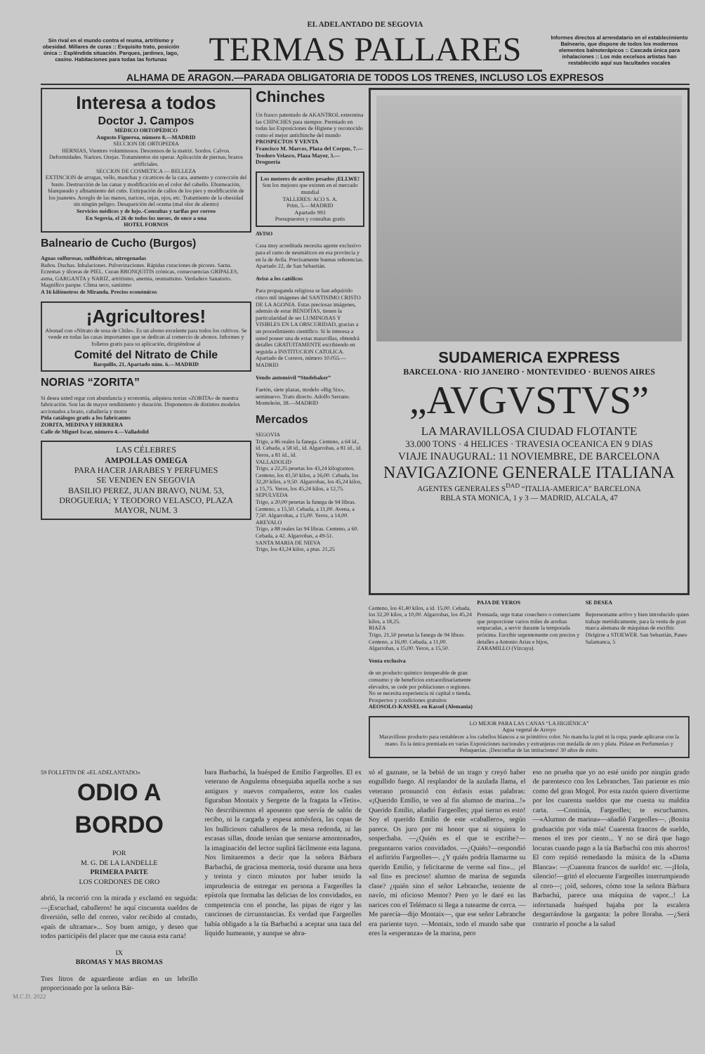EL ADELANTADO DE SEGOVIA
Sin rival en el mundo contra el reuma, artritismo y obesidad. Millares de curas :: Exquisito trato, posición única :: Espléndida situación. Parques, jardines, lago, casino. Habitaciones para todas las fortunas
TERMAS PALLARES
Informes directos al arrendatario en el establecimiento Balneario, que dispone de todos los modernos elementos balnoterápicos :: Cascada única para inhalaciones :: Los más excelsos artistas han restablecido aquí sus facultades vocales
ALHAMA DE ARAGON.—PARADA OBLIGATORIA DE TODOS LOS TRENES, INCLUSO LOS EXPRESOS
Interesa a todos
Doctor J. Campos
MÉDICO ORTOPÉDICO
Augusto Figueroa, número 8.—MADRID
SECCION DE ORTOPEDIA
HERNIAS, Vientres voluminosos. Descensos de la matriz. Sordos. Calvos. Deformidades. Narices. Orejas. Tratamientos sin operar. Aplicación de piernas, brazos artificiales.
SECCION DE COSMETICA — BELLEZA
EXTINCION de arrugas, vello, manchas y cicatrices de la cara, aumento y corrección del busto. Destrucción de las canas y modificación en el color del cabello. Eburneación, blanqueado y afinamiento del cutis. Extirpación de callos de los pies y modificación de los juanetes. Arreglo de las manos, narices, cejas, ojos, etc. Tratamiento de la obesidad sin ningún peligro. Desaparición del ocema (mal olor de aliento)
Servicios médicos y de lujo.-Consultas y tarifas por correo
En Segovia, el 26 de todos los meses, de once a una
HOTEL FORNOS
Balneario de Cucho (Burgos)
Aguas sulfurosas, sulfhídricas, nitrogenadas
Baños. Duchas. Inhalaciones. Pulverizaciones. Rápidas curaciones de picores. Sarna. Eczemas y úlceras de PIEL. Curan BRONQUITIS crónicas, consecuencias GRIPALES, asma, GARGANTA y NARIZ, artritismo, anemia, reumatismo. Verdadero Sanatorio. Magnífico parque. Clima seco, sanísimo
A 16 kilómetros de Miranda. Precios económicos
¡Agricultores!
Abonad con «Nitrato de sosa de Chile». Es un abono excelente para todos los cultivos. Se vende en todas las casas importantes que se dedican al comercio de abonos. Informes y folletos gratis para su aplicación, dirigiéndose al
Comité del Nitrato de Chile
Barquillo, 21, Apartado núm. 6.—MADRID
NORIAS “ZORITA”
Si desea usted regar con abundancia y economía, adquiera norias «ZORITA» de nuestra fabricación. Son las de mayor rendimiento y duración. Disponemos de distintos modelos accionados a brazo, caballería y motor
Pida catálogos gratis a los fabricantes
ZORITA, MEDINA Y HERRERA
Calle de Miguel Iscar, número 4.—Valladolid
LAS CÉLEBRES
AMPOLLAS OMEGA
PARA HACER JARABES Y PERFUMES
SE VENDEN EN SEGOVIA
BASILIO PEREZ, JUAN BRAVO, NUM. 53, DROGUERIA; Y TEODORO VELASCO, PLAZA MAYOR, NUM. 3
Chinches
Un frasco patentado de AKANTROL extermina las CHINCHES para siempre. Premiado en todas las Exposiciones de Higiene y reconocido como el mejor antichinche del mundo
PROSPECTOS Y VENTA
Francisco M. Marcos, Plaza del Corpus, 7.—Teodoro Velasco, Plaza Mayor, 3.—Droguería
Los motores de aceites pesados ¡ELLWE!
Son los mejores que existen en el mercado mundial
TALLERES: ACO S. A.
Prim, 5.—MADRID
Apartado 993
Presupuestos y consultas gratis
AVISO
Casa muy acreditada necesita agente exclusivo para el ramo de neumáticos en esa provincia y en la de Avila. Precisamente buenas referencias. Apartado 22, de San Sebastián.
Aviso a los católicos
Para propaganda religiosa se han adquirido cinco mil imágenes del SANTISIMO CRISTO DE LA AGONIA. Estas preciosas imágenes, además de estar BENDITAS, tienen la particularidad de ser LUMINOSAS Y VISIBLES EN LA OBSCURIDAD, gracias a un procedimiento científico. Si le interesa a usted poseer una de estas maravillas, obtendrá detalles GRATUITAMENTE escribiendo en seguida a INSTITUCION CATOLICA. Apartado de Correos, número 10.055.—MADRID
Vendo automóvil “Studebaker”
Faetón, siete plazas, modelo «Big Six», seminuevo. Trato directo. Adolfo Serrano. Monteleón, 38.—MADRID
Mercados
SEGOVIA
Trigo, a 86 reales la fanega. Centeno, a 64 íd., íd. Cebada, a 58 íd., íd. Algarrobas, a 81 íd., íd. Yeros, a 81 íd., íd.
VALLADOLID
Trigo, a 22,25 pesetas los 43,24 kilogramos. Centeno, los 41,50 kilos, a 16,00. Cebada, los 32,20 kilos, a 9,50. Algarrobas, los 45,24 kilos, a 15,75. Yeros, los 45,24 kilos, a 12,75.
SEPULVEDA
Trigo, a 20,00 pesetas la fanega de 94 libras. Centeno, a 15,50. Cebada, a 11,00. Avena, a 7,50. Algarrobas, a 15,00. Yeros, a 14,00.
AREVALO
Trigo, a 88 reales las 94 libras. Centeno, a 60. Cebada, a 42. Algarrobas, a 49-51.
SANTA MARIA DE NIEVA
Trigo, los 43,24 kilos, a ptas. 21,25
SUDAMERICA EXPRESS
BARCELONA · RIO JANEIRO · MONTEVIDEO · BUENOS AIRES
„AVGVSTVS”
LA MARAVILLOSA CIUDAD FLOTANTE
33.000 TONS · 4 HELICES · TRAVESIA OCEANICA EN 9 DIAS
VIAJE INAUGURAL: 11 NOVIEMBRE, DE BARCELONA
NAVIGAZIONE GENERALE ITALIANA
AGENTES GENERALES S<sup>DAD</sup> “ITALIA-AMERICA” BARCELONA
RBLA STA MONICA, 1 y 3 — MADRID, ALCALA, 47
Centeno, los 41,40 kilos, a íd. 15,00. Cebada, los 32,20 kilos, a 10,00. Algarrobas, los 45,24 kilos, a 18,25.
RIAZA
Trigo, 21,50 pesetas la fanega de 94 libras. Centeno, a 16,00. Cebada, a 11,00. Algarrobas, a 15,00. Yeros, a 15,50.
Venta exclusiva
de un producto químico insuperable de gran consumo y de beneficios extraordinariamente elevados, se cede por poblaciones o regiones. No se necesita experiencia ni capital o tienda. Prospectos y condiciones gratuitos
AEOSOLO-KASSEL en Kassel (Alemania)
PAJA DE YEROS
Prensada, urge tratar cosechero o comerciante que proporcione varios miles de arrobas empacadas, a servir durante la temporada próxima. Escribir urgentemente con precios y detalles a Antonio Arias e hijos, ZARAMILLO (Vizcaya).
SE DESEA
Representante activo y bien introducido quien trabaje metódicamente, para la venta de gran marca alemana de máquinas de escribir. Dirigirse a STOEWER. San Sebastián, Paseo Salamanca, 5
LO MEJOR PARA LAS CANAS “LA HIGIÉNICA”
Agua vegetal de Arroyo
Maravilloso producto para restablecer a los cabellos blancos a su primitivo color. No mancha la piel ni la ropa; puede aplicarse con la mano. Es la única premiada en varias Exposiciones nacionales y extranjeras con medalla de oro y plata. Pídase en Perfumerías y Peluquerías. ¡Desconfiar de las imitaciones! 30 años de éxito.
59 FOLLETIN DE «EL ADELANTADO»
ODIO A BORDO
POR
M. G. DE LA LANDELLE
PRIMERA PARTE
LOS CORDONES DE ORO
abrió, la recorrió con la mirada y exclamó en seguida: —¡Escuchad, caballeros! he aquí cincuenta sueldos de diversión, sello del correo, valor recibido al contado, «país de ultramar»... Soy buen amigo, y deseo que todos participéis del placer que me causa esta carta!
IX
BROMAS Y MAS BROMAS
Tres litros de aguardiente ardían en un lebrillo proporcionado por la señora Bár-
bara Barbachú, la huésped de Emilio Fargeolles. El ex veterano de Angulema obsequiaba aquella noche a sus antiguos y nuevos compañeros, entre los cuales figuraban Montaix y Sergette de la fragata la «Tetis». No describiremos el aposento que servía de salón de recibo, ni la cargada y espesa atmósfera, las copas de los bulliciosos caballeros de la mesa redonda, ni las escasas sillas, donde tenían que sentarse amontonados, la imaginación del lector suplirá fácilmente esta laguna. Nos limitaremos a decir que la señora Bárbara Barbachú, de graciosa memoria, tosió durante una hora y treinta y cinco minutos por haber tenido la imprudencia de entregar en persona a Fargeolles la epístola que formaba las delicias de los convidados, en competencia con el ponche, las pipas de rigor y las canciones de circunstancias. Es verdad que Fargeolles había obligado a la tía Barbachú a aceptar una taza del líquido humeante, y aunque se abra-
só el gaznate, se la bebió de un trago y creyó haber engullido fuego. Al resplandor de la azulada llama, el veterano pronunció con énfasis estas palabras: «¡Querido Emilio, te veo al fin alumno de marina...!» Querido Emilio, añadió Fargeolles; ¡qué tierno es esto! Soy el querido Emilio de este «caballero», según parece. Os juro por mi honor que ni siquiera lo sospechaba. —¿Quién es el que te escribe?—preguntaron varios convidados. —¿Quién?—respondió el anfitrión Fargeolles—. ¿Y quién podría llamarme su querido Emilio, y felicitarme de verme «al fin»... ¡el «al fin» es precioso! alumno de marina de segunda clase? ¿quién sino el señor Lebranche, teniente de navío, mi oficioso Mentor? Pero yo le daré en las narices con el Telémaco si llega a tutearme de cerca. —Me parecía—dijo Montaix—, que ese señor Lebranche era pariente tuyo. —Montaix, todo el mundo sabe que eres la «esperanza» de la marina, pero
eso no prueba que yo no esté unido por ningún grado de parentesco con los Lebranches. Tan pariente es mío como del gran Mogol. Por esta razón quiero divertirme por los cuarenta sueldos que me cuesta su maldita carta. —Continúa, Fargeolles; te escuchamos. —«Alumno de marina»—añadió Fargeolles—. ¡Bonita graduación por vida mía! Cuarenta francos de sueldo, menos el tres por ciento... Y no se dirá que hago locuras cuando pago a la tía Barbachú con mis ahorros! El coro repitió remedando la música de la «Dama Blanca»: —¡Cuarenta francos de sueldo! etc. —¡Hola, silencio!—gritó el elocuente Fargeolles interrumpiendo al coro—; ¡oíd, señores, cómo tose la señora Bárbara Barbachú, parece una máquina de vapor...! La infortunada huésped bajaba por la escalera desgarrándose la garganta: la pobre lloraba. —¿Será contrario el ponche a la salud
M.C.D. 2022